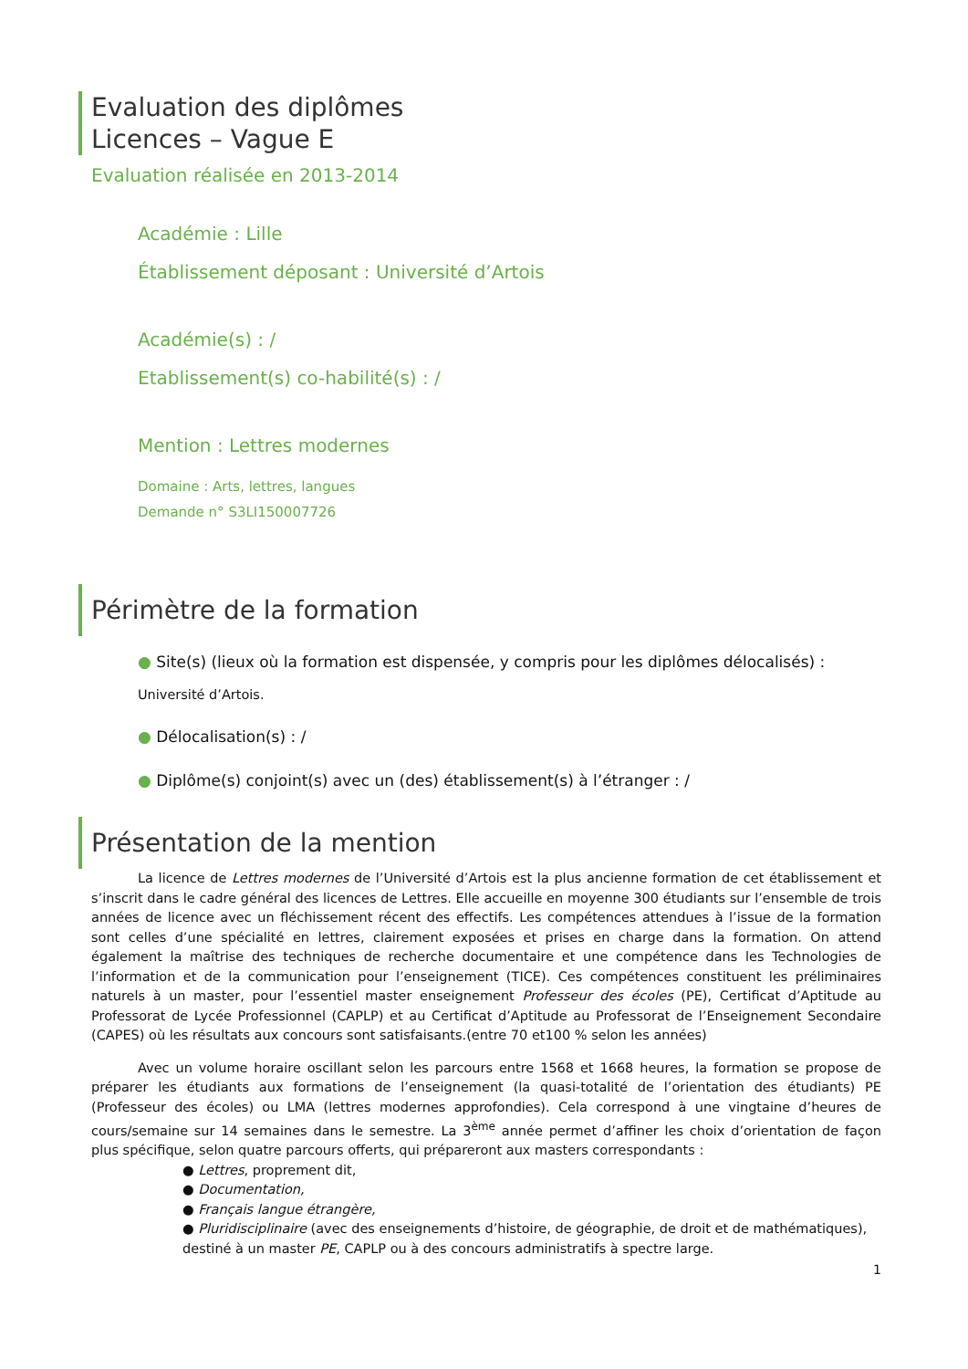Evaluation des diplômes
Licences – Vague E
Evaluation réalisée en 2013-2014
Académie : Lille
Établissement déposant : Université d’Artois
Académie(s) : /
Etablissement(s) co-habilité(s) : /
Mention : Lettres modernes
Domaine : Arts, lettres, langues
Demande n° S3LI150007726
Périmètre de la formation
● Site(s) (lieux où la formation est dispensée, y compris pour les diplômes délocalisés) :
Université d’Artois.
● Délocalisation(s) : /
● Diplôme(s) conjoint(s) avec un (des) établissement(s) à l’étranger : /
Présentation de la mention
La licence de Lettres modernes de l’Université d’Artois est la plus ancienne formation de cet établissement et s’inscrit dans le cadre général des licences de Lettres. Elle accueille en moyenne 300 étudiants sur l’ensemble de trois années de licence avec un fléchissement récent des effectifs. Les compétences attendues à l’issue de la formation sont celles d’une spécialité en lettres, clairement exposées et prises en charge dans la formation. On attend également la maîtrise des techniques de recherche documentaire et une compétence dans les Technologies de l’information et de la communication pour l’enseignement (TICE). Ces compétences constituent les préliminaires naturels à un master, pour l’essentiel master enseignement Professeur des écoles (PE), Certificat d’Aptitude au Professorat de Lycée Professionnel (CAPLP) et au Certificat d’Aptitude au Professorat de l’Enseignement Secondaire (CAPES) où les résultats aux concours sont satisfaisants.(entre 70 et100 % selon les années)
Avec un volume horaire oscillant selon les parcours entre 1568 et 1668 heures, la formation se propose de préparer les étudiants aux formations de l’enseignement (la quasi-totalité de l’orientation des étudiants) PE (Professeur des écoles) ou LMA (lettres modernes approfondies). Cela correspond à une vingtaine d’heures de cours/semaine sur 14 semaines dans le semestre. La 3<sup>ème</sup> année permet d’affiner les choix d’orientation de façon plus spécifique, selon quatre parcours offerts, qui prépareront aux masters correspondants :
● Lettres, proprement dit,
● Documentation,
● Français langue étrangère,
● Pluridisciplinaire (avec des enseignements d’histoire, de géographie, de droit et de mathématiques), destiné à un master PE, CAPLP ou à des concours administratifs à spectre large.
1